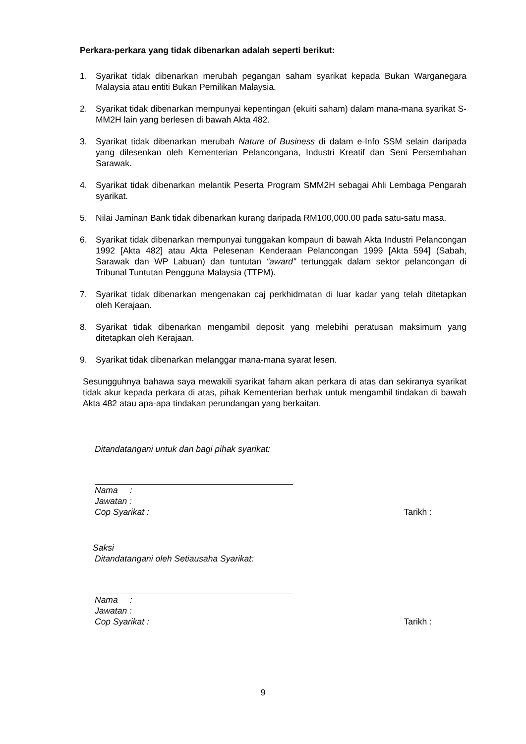Perkara-perkara yang tidak dibenarkan adalah seperti berikut:
1. Syarikat tidak dibenarkan merubah pegangan saham syarikat kepada Bukan Warganegara Malaysia atau entiti Bukan Pemilikan Malaysia.
2. Syarikat tidak dibenarkan mempunyai kepentingan (ekuiti saham) dalam mana-mana syarikat S-MM2H lain yang berlesen di bawah Akta 482.
3. Syarikat tidak dibenarkan merubah Nature of Business di dalam e-Info SSM selain daripada yang dilesenkan oleh Kementerian Pelancongana, Industri Kreatif dan Seni Persembahan Sarawak.
4. Syarikat tidak dibenarkan melantik Peserta Program SMM2H sebagai Ahli Lembaga Pengarah syarikat.
5. Nilai Jaminan Bank tidak dibenarkan kurang daripada RM100,000.00 pada satu-satu masa.
6. Syarikat tidak dibenarkan mempunyai tunggakan kompaun di bawah Akta Industri Pelancongan 1992 [Akta 482] atau Akta Pelesenan Kenderaan Pelancongan 1999 [Akta 594] (Sabah, Sarawak dan WP Labuan) dan tuntutan “award” tertunggak dalam sektor pelancongan di Tribunal Tuntutan Pengguna Malaysia (TTPM).
7. Syarikat tidak dibenarkan mengenakan caj perkhidmatan di luar kadar yang telah ditetapkan oleh Kerajaan.
8. Syarikat tidak dibenarkan mengambil deposit yang melebihi peratusan maksimum yang ditetapkan oleh Kerajaan.
9. Syarikat tidak dibenarkan melanggar mana-mana syarat lesen.
Sesungguhnya bahawa saya mewakili syarikat faham akan perkara di atas dan sekiranya syarikat tidak akur kepada perkara di atas, pihak Kementerian berhak untuk mengambil tindakan di bawah Akta 482 atau apa-apa tindakan perundangan yang berkaitan.
Ditandatangani untuk dan bagi pihak syarikat:
Nama :
Jawatan :
Cop Syarikat : Tarikh :
Saksi
Ditandatangani oleh Setiausaha Syarikat:
Nama :
Jawatan :
Cop Syarikat : Tarikh :
9